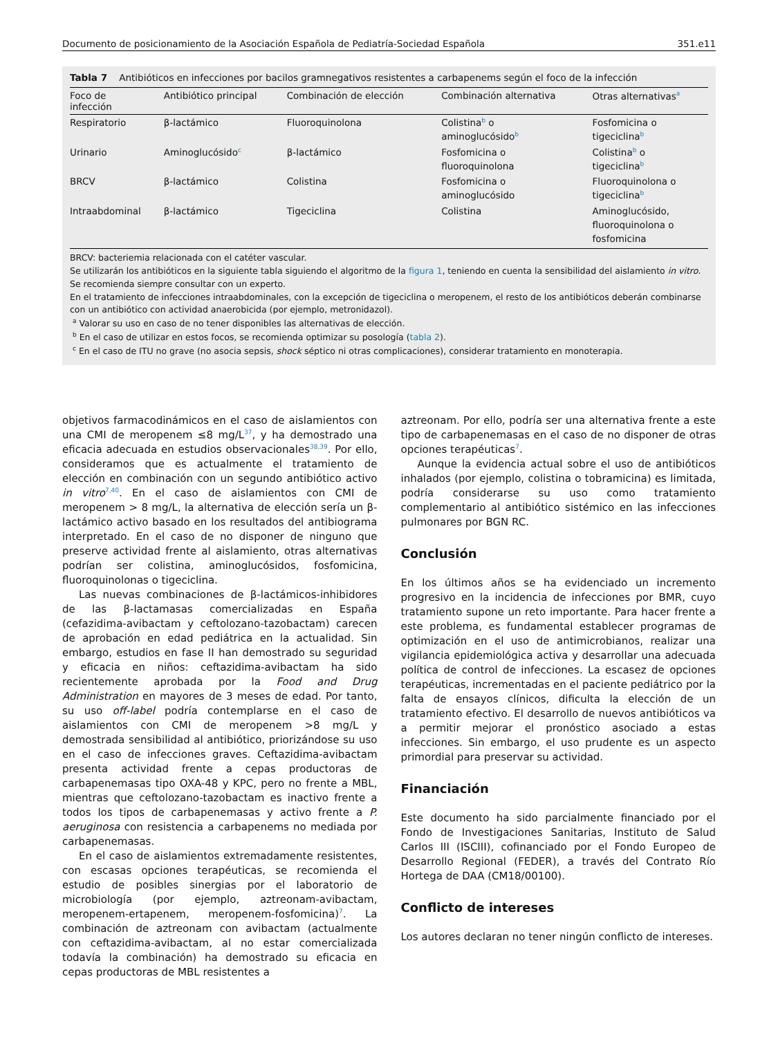Documento de posicionamiento de la Asociación Española de Pediatría-Sociedad Española 351.e11
Tabla 7 Antibióticos en infecciones por bacilos gramnegativos resistentes a carbapenems según el foco de la infección
| Foco de infección | Antibiótico principal | Combinación de elección | Combinación alternativa | Otras alternativas<sup>a</sup> |
| --- | --- | --- | --- | --- |
| Respiratorio | β-lactámico | Fluoroquinolona | Colistina<sup>b</sup> o aminoglucósido<sup>b</sup> | Fosfomicina o tigeciclina<sup>b</sup> |
| Urinario | Aminoglucósido<sup>c</sup> | β-lactámico | Fosfomicina o fluoroquinolona | Colistina<sup>b</sup> o tigeciclina<sup>b</sup> |
| BRCV | β-lactámico | Colistina | Fosfomicina o aminoglucósido | Fluoroquinolona o tigeciclina<sup>b</sup> |
| Intraabdominal | β-lactámico | Tigeciclina | Colistina | Aminoglucósido, fluoroquinolona o fosfomicina |
BRCV: bacteriemia relacionada con el catéter vascular.
Se utilizarán los antibióticos en la siguiente tabla siguiendo el algoritmo de la figura 1, teniendo en cuenta la sensibilidad del aislamiento in vitro. Se recomienda siempre consultar con un experto.
En el tratamiento de infecciones intraabdominales, con la excepción de tigeciclina o meropenem, el resto de los antibióticos deberán combinarse con un antibiótico con actividad anaerobicida (por ejemplo, metronidazol).
<sup>a</sup> Valorar su uso en caso de no tener disponibles las alternativas de elección.
<sup>b</sup> En el caso de utilizar en estos focos, se recomienda optimizar su posología (tabla 2).
<sup>c</sup> En el caso de ITU no grave (no asocia sepsis, shock séptico ni otras complicaciones), considerar tratamiento en monoterapia.
objetivos farmacodinámicos en el caso de aislamientos con una CMI de meropenem ≤8 mg/L<sup>37</sup>, y ha demostrado una eficacia adecuada en estudios observacionales<sup>38,39</sup>. Por ello, consideramos que es actualmente el tratamiento de elección en combinación con un segundo antibiótico activo in vitro<sup>7,40</sup>. En el caso de aislamientos con CMI de meropenem > 8 mg/L, la alternativa de elección sería un β-lactámico activo basado en los resultados del antibiograma interpretado. En el caso de no disponer de ninguno que preserve actividad frente al aislamiento, otras alternativas podrían ser colistina, aminoglucósidos, fosfomicina, fluoroquinolonas o tigeciclina.
Las nuevas combinaciones de β-lactámicos-inhibidores de las β-lactamasas comercializadas en España (cefazidima-avibactam y ceftolozano-tazobactam) carecen de aprobación en edad pediátrica en la actualidad. Sin embargo, estudios en fase II han demostrado su seguridad y eficacia en niños: ceftazidima-avibactam ha sido recientemente aprobada por la Food and Drug Administration en mayores de 3 meses de edad. Por tanto, su uso off-label podría contemplarse en el caso de aislamientos con CMI de meropenem >8 mg/L y demostrada sensibilidad al antibiótico, priorizándose su uso en el caso de infecciones graves. Ceftazidima-avibactam presenta actividad frente a cepas productoras de carbapenemasas tipo OXA-48 y KPC, pero no frente a MBL, mientras que ceftolozano-tazobactam es inactivo frente a todos los tipos de carbapenemasas y activo frente a P. aeruginosa con resistencia a carbapenems no mediada por carbapenemasas.
En el caso de aislamientos extremadamente resistentes, con escasas opciones terapéuticas, se recomienda el estudio de posibles sinergias por el laboratorio de microbiología (por ejemplo, aztreonam-avibactam, meropenem-ertapenem, meropenem-fosfomicina)<sup>7</sup>. La combinación de aztreonam con avibactam (actualmente con ceftazidima-avibactam, al no estar comercializada todavía la combinación) ha demostrado su eficacia en cepas productoras de MBL resistentes a
aztreonam. Por ello, podría ser una alternativa frente a este tipo de carbapenemasas en el caso de no disponer de otras opciones terapéuticas<sup>7</sup>.
Aunque la evidencia actual sobre el uso de antibióticos inhalados (por ejemplo, colistina o tobramicina) es limitada, podría considerarse su uso como tratamiento complementario al antibiótico sistémico en las infecciones pulmonares por BGN RC.
Conclusión
En los últimos años se ha evidenciado un incremento progresivo en la incidencia de infecciones por BMR, cuyo tratamiento supone un reto importante. Para hacer frente a este problema, es fundamental establecer programas de optimización en el uso de antimicrobianos, realizar una vigilancia epidemiológica activa y desarrollar una adecuada política de control de infecciones. La escasez de opciones terapéuticas, incrementadas en el paciente pediátrico por la falta de ensayos clínicos, dificulta la elección de un tratamiento efectivo. El desarrollo de nuevos antibióticos va a permitir mejorar el pronóstico asociado a estas infecciones. Sin embargo, el uso prudente es un aspecto primordial para preservar su actividad.
Financiación
Este documento ha sido parcialmente financiado por el Fondo de Investigaciones Sanitarias, Instituto de Salud Carlos III (ISCIII), cofinanciado por el Fondo Europeo de Desarrollo Regional (FEDER), a través del Contrato Río Hortega de DAA (CM18/00100).
Conflicto de intereses
Los autores declaran no tener ningún conflicto de intereses.